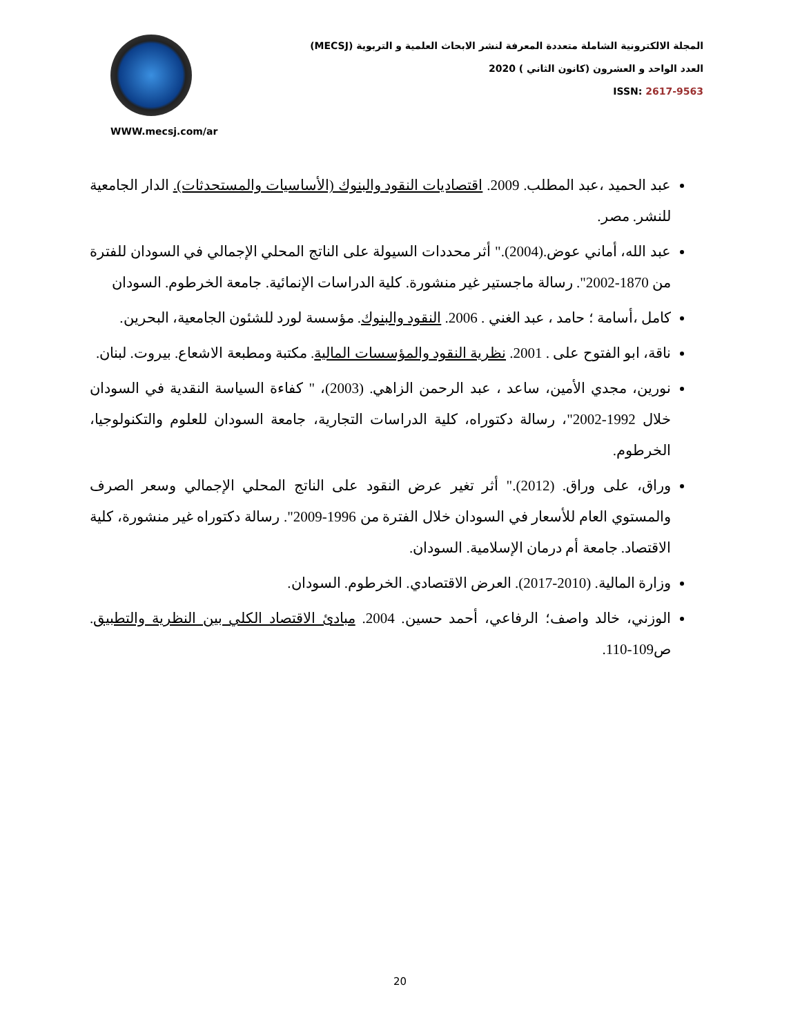المجلة الالكترونية الشاملة متعددة المعرفة لنشر الابحاث العلمية و التربوية (MECSJ)
العدد الواحد و العشرون (كانون الثاني ) 2020
ISSN: 2617-9563
WWW.mecsj.com/ar
عبد الحميد ،عبد المطلب. 2009. اقتصاديات النقود والبنوك (الأساسيات والمستحدثات). الدار الجامعية للنشر. مصر.
عبد الله، أماني عوض.(2004)." أثر محددات السيولة على الناتج المحلي الإجمالي في السودان للفترة من 1870-2002". رسالة ماجستير غير منشورة. كلية الدراسات الإنمائية. جامعة الخرطوم. السودان
كامل ،أسامة ؛ حامد ، عبد الغني . 2006. النقود والبنوك. مؤسسة لورد للشئون الجامعية، البحرين.
ناقة، ابو الفتوح على . 2001. نظرية النقود والمؤسسات المالية. مكتبة ومطبعة الاشعاع. بيروت. لبنان.
نورين، مجدي الأمين، ساعد ، عبد الرحمن الزاهي. (2003)، " كفاءة السياسة النقدية في السودان خلال 1992-2002"، رسالة دكتوراه، كلية الدراسات التجارية، جامعة السودان للعلوم والتكنولوجيا، الخرطوم.
وراق، على وراق. (2012)." أثر تغير عرض النقود على الناتج المحلي الإجمالي وسعر الصرف والمستوي العام للأسعار في السودان خلال الفترة من 1996-2009". رسالة دكتوراه غير منشورة، كلية الاقتصاد. جامعة أم درمان الإسلامية. السودان.
وزارة المالية. (2010-2017). العرض الاقتصادي. الخرطوم. السودان.
الوزني، خالد واصف؛ الرفاعي، أحمد حسين. 2004. مبادئ الاقتصاد الكلي بين النظرية والتطبيق. ص109-110.
20